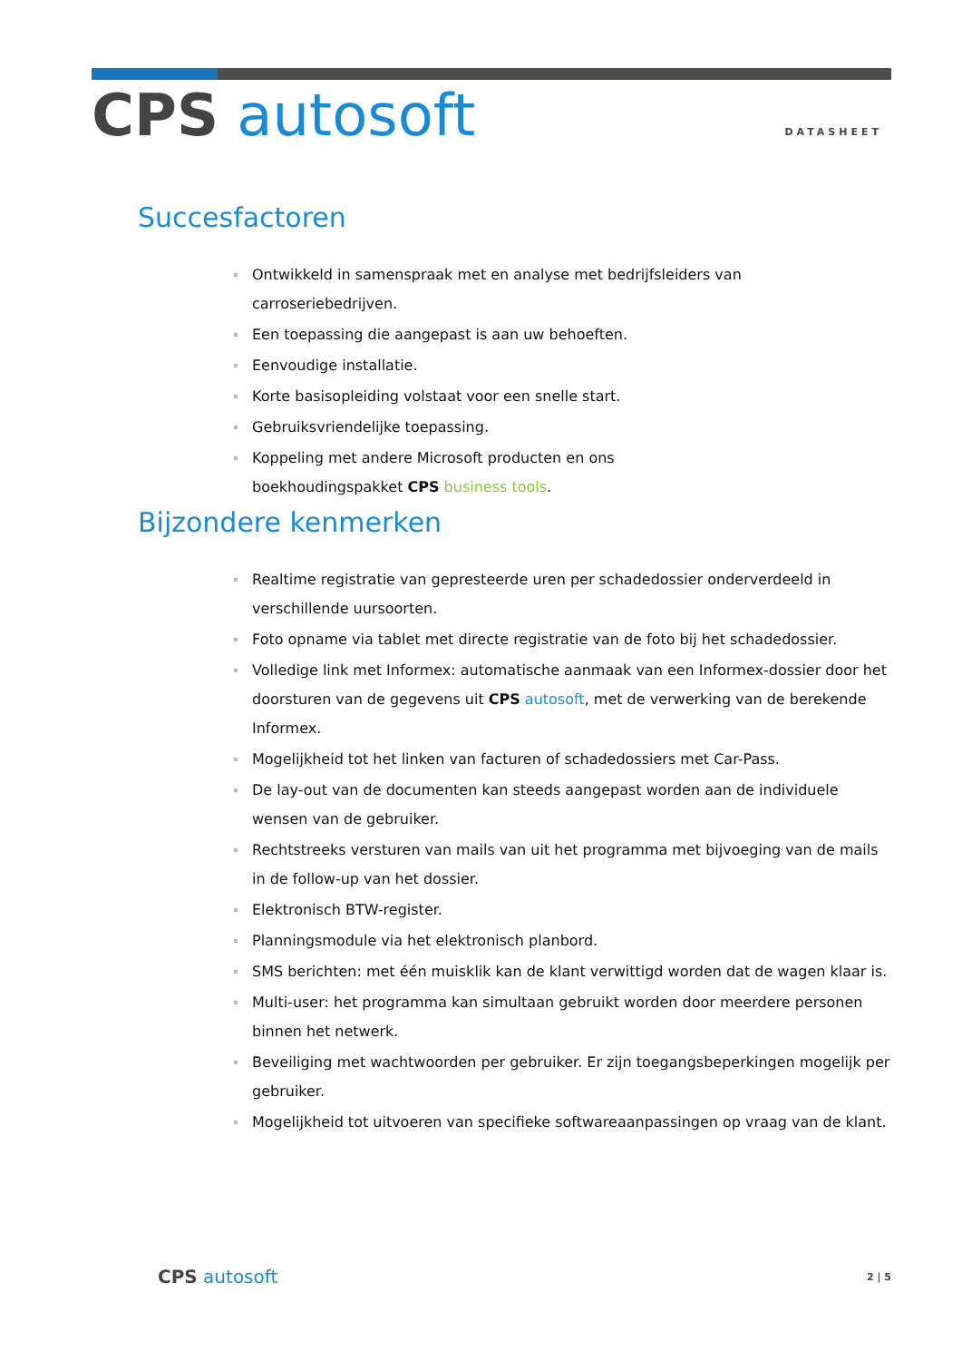CPS autosoft
DATASHEET
Succesfactoren
Ontwikkeld in samenspraak met en analyse met bedrijfsleiders van carroseriebedrijven.
Een toepassing die aangepast is aan uw behoeften.
Eenvoudige installatie.
Korte basisopleiding volstaat voor een snelle start.
Gebruiksvriendelijke toepassing.
Koppeling met andere Microsoft producten en ons
boekhoudingspakket CPS business tools.
Bijzondere kenmerken
Realtime registratie van gepresteerde uren per schadedossier onderverdeeld in verschillende uursoorten.
Foto opname via tablet met directe registratie van de foto bij het schadedossier.
Volledige link met Informex: automatische aanmaak van een Informex-dossier door het doorsturen van de gegevens uit CPS autosoft, met de verwerking van de berekende Informex.
Mogelijkheid tot het linken van facturen of schadedossiers met Car-Pass.
De lay-out van de documenten kan steeds aangepast worden aan de individuele wensen van de gebruiker.
Rechtstreeks versturen van mails van uit het programma met bijvoeging van de mails in de follow-up van het dossier.
Elektronisch BTW-register.
Planningsmodule via het elektronisch planbord.
SMS berichten: met één muisklik kan de klant verwittigd worden dat de wagen klaar is.
Multi-user: het programma kan simultaan gebruikt worden door meerdere personen binnen het netwerk.
Beveiliging met wachtwoorden per gebruiker. Er zijn toegangsbeperkingen mogelijk per gebruiker.
Mogelijkheid tot uitvoeren van specifieke softwareaanpassingen op vraag van de klant.
CPS autosoft
2 | 5